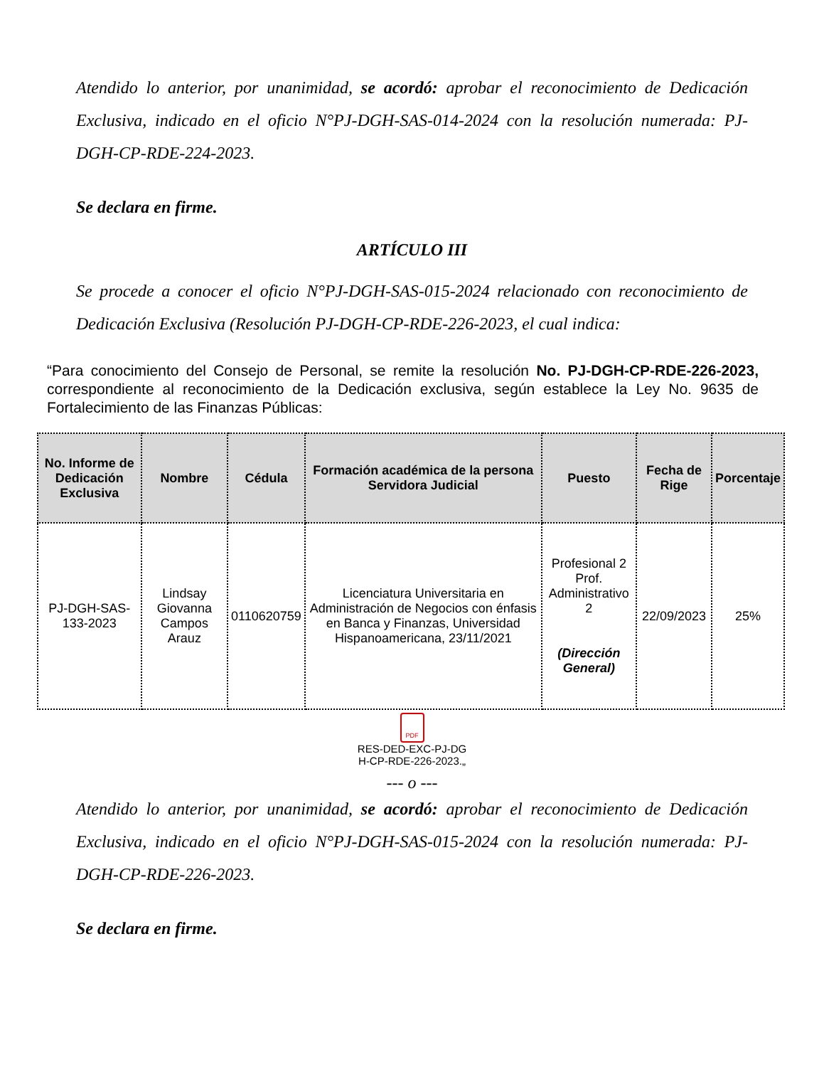Atendido lo anterior, por unanimidad, se acordó: aprobar el reconocimiento de Dedicación Exclusiva, indicado en el oficio N°PJ-DGH-SAS-014-2024 con la resolución numerada: PJ-DGH-CP-RDE-224-2023.
Se declara en firme.
ARTÍCULO III
Se procede a conocer el oficio N°PJ-DGH-SAS-015-2024 relacionado con reconocimiento de Dedicación Exclusiva (Resolución PJ-DGH-CP-RDE-226-2023, el cual indica:
“Para conocimiento del Consejo de Personal, se remite la resolución No. PJ-DGH-CP-RDE-226-2023, correspondiente al reconocimiento de la Dedicación exclusiva, según establece la Ley No. 9635 de Fortalecimiento de las Finanzas Públicas:
| No. Informe de Dedicación Exclusiva | Nombre | Cédula | Formación académica de la persona Servidora Judicial | Puesto | Fecha de Rige | Porcentaje |
| --- | --- | --- | --- | --- | --- | --- |
| PJ-DGH-SAS-133-2023 | Lindsay Giovanna Campos Arauz | 0110620759 | Licenciatura Universitaria en Administración de Negocios con énfasis en Banca y Finanzas, Universidad Hispanoamericana, 23/11/2021 | Profesional 2 Prof. Administrativo 2 (Dirección General) | 22/09/2023 | 25% |
PDF
RES-DED-EXC-PJ-DG
H-CP-RDE-226-2023.„
--- o ---
Atendido lo anterior, por unanimidad, se acordó: aprobar el reconocimiento de Dedicación Exclusiva, indicado en el oficio N°PJ-DGH-SAS-015-2024 con la resolución numerada: PJ-DGH-CP-RDE-226-2023.
Se declara en firme.